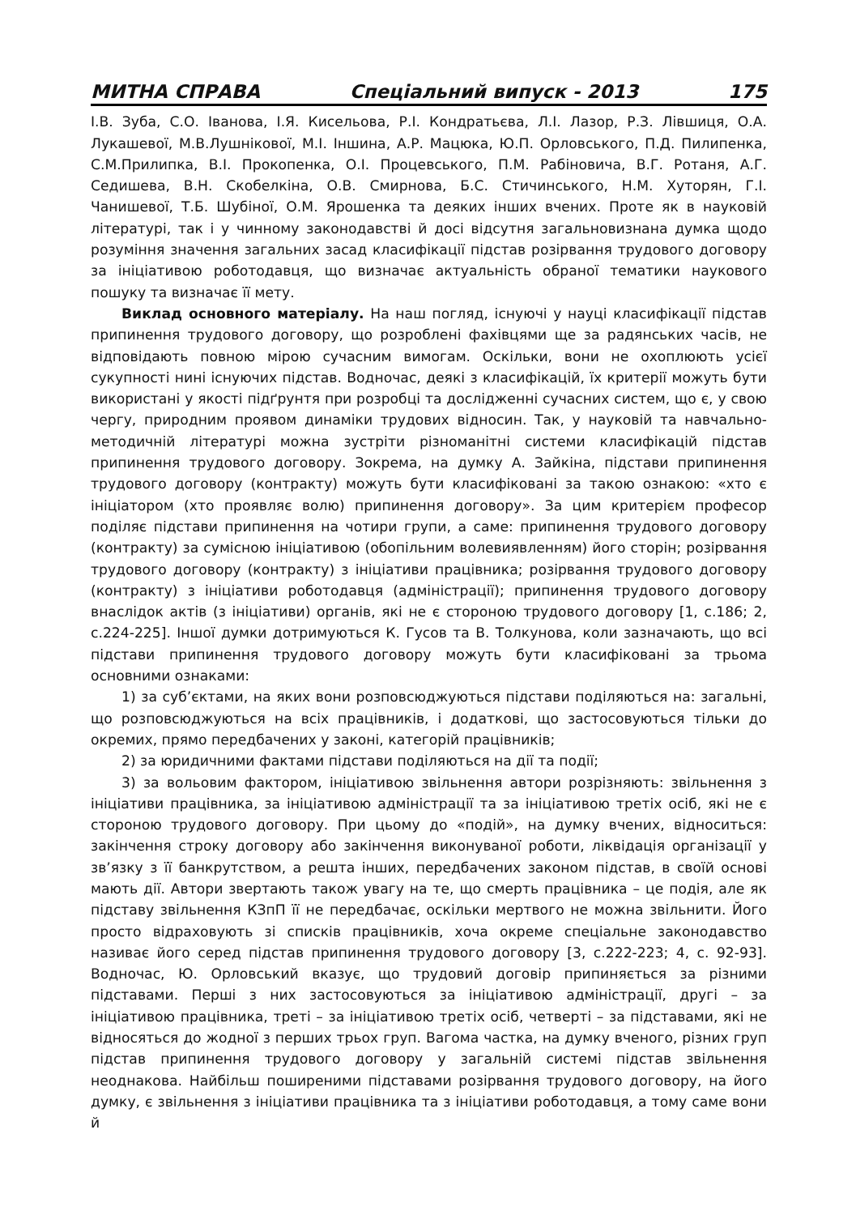МИТНА СПРАВА Спеціальний випуск - 2013 175
І.В. Зуба, С.О. Іванова, І.Я. Кисельова, Р.І. Кондратьєва, Л.І. Лазор, Р.З. Лівшиця, О.А. Лукашевої, М.В.Лушнікової, М.І. Іншина, А.Р. Мацюка, Ю.П. Орловського, П.Д. Пилипенка, С.М.Прилипка, В.І. Прокопенка, О.І. Процевського, П.М. Рабіновича, В.Г. Ротаня, А.Г. Седишева, В.Н. Скобелкіна, О.В. Смирнова, Б.С. Стичинського, Н.М. Хуторян, Г.І. Чанишевої, Т.Б. Шубіної, О.М. Ярошенка та деяких інших вчених. Проте як в науковій літературі, так і у чинному законодавстві й досі відсутня загальновизнана думка щодо розуміння значення загальних засад класифікації підстав розірвання трудового договору за ініціативою роботодавця, що визначає актуальність обраної тематики наукового пошуку та визначає її мету.
Виклад основного матеріалу. На наш погляд, існуючі у науці класифікації підстав припинення трудового договору, що розроблені фахівцями ще за радянських часів, не відповідають повною мірою сучасним вимогам. Оскільки, вони не охоплюють усієї сукупності нині існуючих підстав. Водночас, деякі з класифікацій, їх критерії можуть бути використані у якості підґрунтя при розробці та дослідженні сучасних систем, що є, у свою чергу, природним проявом динаміки трудових відносин. Так, у науковій та навчально-методичній літературі можна зустріти різноманітні системи класифікацій підстав припинення трудового договору. Зокрема, на думку А. Зайкіна, підстави припинення трудового договору (контракту) можуть бути класифіковані за такою ознакою: «хто є ініціатором (хто проявляє волю) припинення договору». За цим критерієм професор поділяє підстави припинення на чотири групи, а саме: припинення трудового договору (контракту) за сумісною ініціативою (обопільним волевиявленням) його сторін; розірвання трудового договору (контракту) з ініціативи працівника; розірвання трудового договору (контракту) з ініціативи роботодавця (адміністрації); припинення трудового договору внаслідок актів (з ініціативи) органів, які не є стороною трудового договору [1, с.186; 2, с.224-225]. Іншої думки дотримуються К. Гусов та В. Толкунова, коли зазначають, що всі підстави припинення трудового договору можуть бути класифіковані за трьома основними ознаками:
1) за суб’єктами, на яких вони розповсюджуються підстави поділяються на: загальні, що розповсюджуються на всіх працівників, і додаткові, що застосовуються тільки до окремих, прямо передбачених у законі, категорій працівників;
2) за юридичними фактами підстави поділяються на дії та події;
3) за вольовим фактором, ініціативою звільнення автори розрізняють: звільнення з ініціативи працівника, за ініціативою адміністрації та за ініціативою третіх осіб, які не є стороною трудового договору. При цьому до «подій», на думку вчених, відноситься: закінчення строку договору або закінчення виконуваної роботи, ліквідація організації у зв’язку з її банкрутством, а решта інших, передбачених законом підстав, в своїй основі мають дії. Автори звертають також увагу на те, що смерть працівника – це подія, але як підставу звільнення КЗпП її не передбачає, оскільки мертвого не можна звільнити. Його просто відраховують зі списків працівників, хоча окреме спеціальне законодавство називає його серед підстав припинення трудового договору [3, с.222-223; 4, с. 92-93]. Водночас, Ю. Орловський вказує, що трудовий договір припиняється за різними підставами. Перші з них застосовуються за ініціативою адміністрації, другі – за ініціативою працівника, треті – за ініціативою третіх осіб, четверті – за підставами, які не відносяться до жодної з перших трьох груп. Вагома частка, на думку вченого, різних груп підстав припинення трудового договору у загальній системі підстав звільнення неоднакова. Найбільш поширеними підставами розірвання трудового договору, на його думку, є звільнення з ініціативи працівника та з ініціативи роботодавця, а тому саме вони й